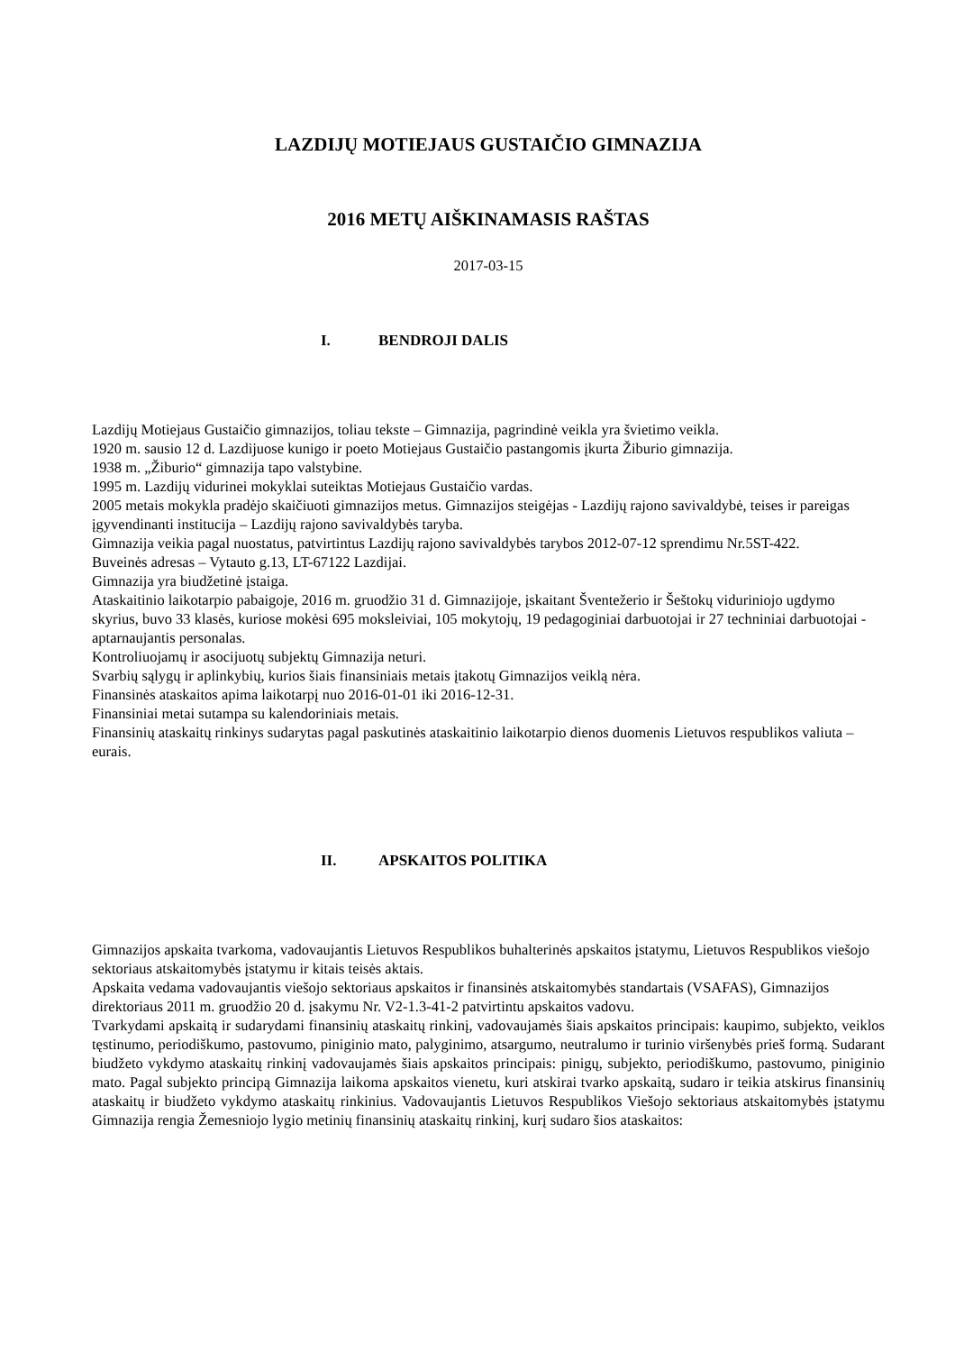LAZDIJŲ MOTIEJAUS GUSTAIČIO GIMNAZIJA
2016 METŲ AIŠKINAMASIS RAŠTAS
2017-03-15
I. BENDROJI DALIS
Lazdijų Motiejaus Gustaičio gimnazijos, toliau tekste – Gimnazija, pagrindinė veikla yra švietimo veikla.
1920 m. sausio 12 d. Lazdijuose kunigo ir poeto Motiejaus Gustaičio pastangomis įkurta Žiburio gimnazija.
1938 m. „Žiburio“ gimnazija tapo valstybine.
1995 m. Lazdijų vidurinei mokyklai suteiktas Motiejaus Gustaičio vardas.
2005 metais mokykla pradėjo skaičiuoti gimnazijos metus. Gimnazijos steigėjas - Lazdijų rajono savivaldybė, teises ir pareigas įgyvendinanti institucija – Lazdijų rajono savivaldybės taryba.
Gimnazija veikia pagal nuostatus, patvirtintus Lazdijų rajono savivaldybės tarybos 2012-07-12 sprendimu Nr.5ST-422.
Buveinės adresas – Vytauto g.13, LT-67122 Lazdijai.
Gimnazija yra biudžetinė įstaiga.
Ataskaitinio laikotarpio pabaigoje, 2016 m. gruodžio 31 d. Gimnazijoje, įskaitant Šventežerio ir Šeštokų viduriniojo ugdymo skyrius, buvo 33 klasės, kuriose mokėsi 695 moksleiviai, 105 mokytojų, 19 pedagoginiai darbuotojai ir 27 techniniai darbuotojai - aptarnaujantis personalas.
Kontroliuojamų ir asocijuotų subjektų Gimnazija neturi.
Svarbių sąlygų ir aplinkybių, kurios šiais finansiniais metais įtakotų Gimnazijos veiklą nėra.
Finansinės ataskaitos apima laikotarpį nuo 2016-01-01 iki 2016-12-31.
Finansiniai metai sutampa su kalendoriniais metais.
Finansinių ataskaitų rinkinys sudarytas pagal paskutinės ataskaitinio laikotarpio dienos duomenis Lietuvos respublikos valiuta – eurais.
II. APSKAITOS POLITIKA
Gimnazijos apskaita tvarkoma, vadovaujantis Lietuvos Respublikos buhalterinės apskaitos įstatymu, Lietuvos Respublikos viešojo sektoriaus atskaitomybės įstatymu ir kitais teisės aktais.
Apskaita vedama vadovaujantis viešojo sektoriaus apskaitos ir finansinės atskaitomybės standartais (VSAFAS), Gimnazijos direktoriaus 2011 m. gruodžio 20 d. įsakymu Nr. V2-1.3-41-2 patvirtintu apskaitos vadovu.
Tvarkydami apskaitą ir sudarydami finansinių ataskaitų rinkinį, vadovaujamės šiais apskaitos principais: kaupimo, subjekto, veiklos tęstinumo, periodiškumo, pastovumo, piniginio mato, palyginimo, atsargumo, neutralumo ir turinio viršenybės prieš formą. Sudarant biudžeto vykdymo ataskaitų rinkinį vadovaujamės šiais apskaitos principais: pinigų, subjekto, periodiškumo, pastovumo, piniginio mato. Pagal subjekto principą Gimnazija laikoma apskaitos vienetu, kuri atskirai tvarko apskaitą, sudaro ir teikia atskirus finansinių ataskaitų ir biudžeto vykdymo ataskaitų rinkinius. Vadovaujantis Lietuvos Respublikos Viešojo sektoriaus atskaitomybės įstatymu Gimnazija rengia Žemesniojo lygio metinių finansinių ataskaitų rinkinį, kurį sudaro šios ataskaitos: